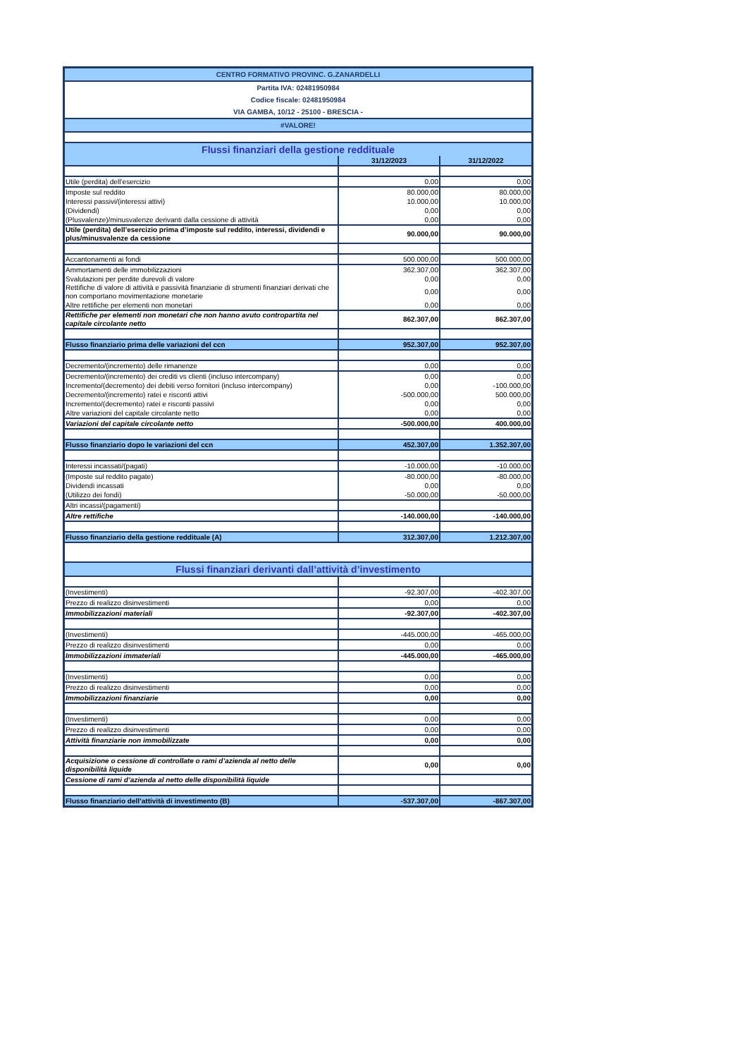| CENTRO FORMATIVO PROVINC. G.ZANARDELLI | | |
| Partita IVA: 02481950984 | | |
| Codice fiscale: 02481950984 | | |
| VIA GAMBA, 10/12 - 25100 - BRESCIA - | | |
| #VALORE! | | |
| Flussi finanziari della gestione reddituale | | |
| | 31/12/2023 | 31/12/2022 |
| Utile (perdita) dell’esercizio | 0,00 | 0,00 |
| Imposte sul reddito | 80.000,00 | 80.000,00 |
| Interessi passivi/(interessi attivi) | 10.000,00 | 10.000,00 |
| (Dividendi) | 0,00 | 0,00 |
| (Plusvalenze)/minusvalenze derivanti dalla cessione di attività | 0,00 | 0,00 |
| Utile (perdita) dell’esercizio prima d’imposte sul reddito, interessi, dividendi e plus/minusvalenze da cessione | 90.000,00 | 90.000,00 |
| Accantonamenti ai fondi | 500.000,00 | 500.000,00 |
| Ammortamenti delle immobilizzazioni | 362.307,00 | 362.307,00 |
| Svalutazioni per perdite durevoli di valore | 0,00 | 0,00 |
| Rettifiche di valore di attività e passività finanziarie di strumenti finanziari derivati che non comportano movimentazione monetarie | 0,00 | 0,00 |
| Altre rettifiche per elementi non monetari | 0,00 | 0,00 |
| Rettifiche per elementi non monetari che non hanno avuto contropartita nel capitale circolante netto | 862.307,00 | 862.307,00 |
| Flusso finanziario prima delle variazioni del ccn | 952.307,00 | 952.307,00 |
| Decremento/(incremento) delle rimanenze | 0,00 | 0,00 |
| Decremento/(incremento) dei crediti vs clienti (incluso intercompany) | 0,00 | 0,00 |
| Incremento/(decremento) dei debiti verso fornitori (incluso intercompany) | 0,00 | -100.000,00 |
| Decremento/(incremento) ratei e risconti attivi | -500.000,00 | 500.000,00 |
| Incremento/(decremento) ratei e risconti passivi | 0,00 | 0,00 |
| Altre variazioni del capitale circolante netto | 0,00 | 0,00 |
| Variazioni del capitale circolante netto | -500.000,00 | 400.000,00 |
| Flusso finanziario dopo le variazioni del ccn | 452.307,00 | 1.352.307,00 |
| Interessi incassati/(pagati) | -10.000,00 | -10.000,00 |
| (Imposte sul reddito pagate) | -80.000,00 | -80.000,00 |
| Dividendi incassati | 0,00 | 0,00 |
| (Utilizzo dei fondi) | -50.000,00 | -50.000,00 |
| Altri incassi/(pagamenti) | | |
| Altre rettifiche | -140.000,00 | -140.000,00 |
| Flusso finanziario della gestione reddituale (A) | 312.307,00 | 1.212.307,00 |
| Flussi finanziari derivanti dall’attività d’investimento | | |
| (Investimenti) | -92.307,00 | -402.307,00 |
| Prezzo di realizzo disinvestimenti | 0,00 | 0,00 |
| Immobilizzazioni materiali | -92.307,00 | -402.307,00 |
| (Investimenti) | -445.000,00 | -465.000,00 |
| Prezzo di realizzo disinvestimenti | 0,00 | 0,00 |
| Immobilizzazioni immateriali | -445.000,00 | -465.000,00 |
| (Investimenti) | 0,00 | 0,00 |
| Prezzo di realizzo disinvestimenti | 0,00 | 0,00 |
| Immobilizzazioni finanziarie | 0,00 | 0,00 |
| (Investimenti) | 0,00 | 0,00 |
| Prezzo di realizzo disinvestimenti | 0,00 | 0,00 |
| Attività finanziarie non immobilizzate | 0,00 | 0,00 |
| Acquisizione o cessione di controllate o rami d’azienda al netto delle disponibilità liquide | 0,00 | 0,00 |
| Cessione di rami d’azienda al netto delle disponibilità liquide | | |
| Flusso finanziario dell’attività di investimento (B) | -537.307,00 | -867.307,00 |